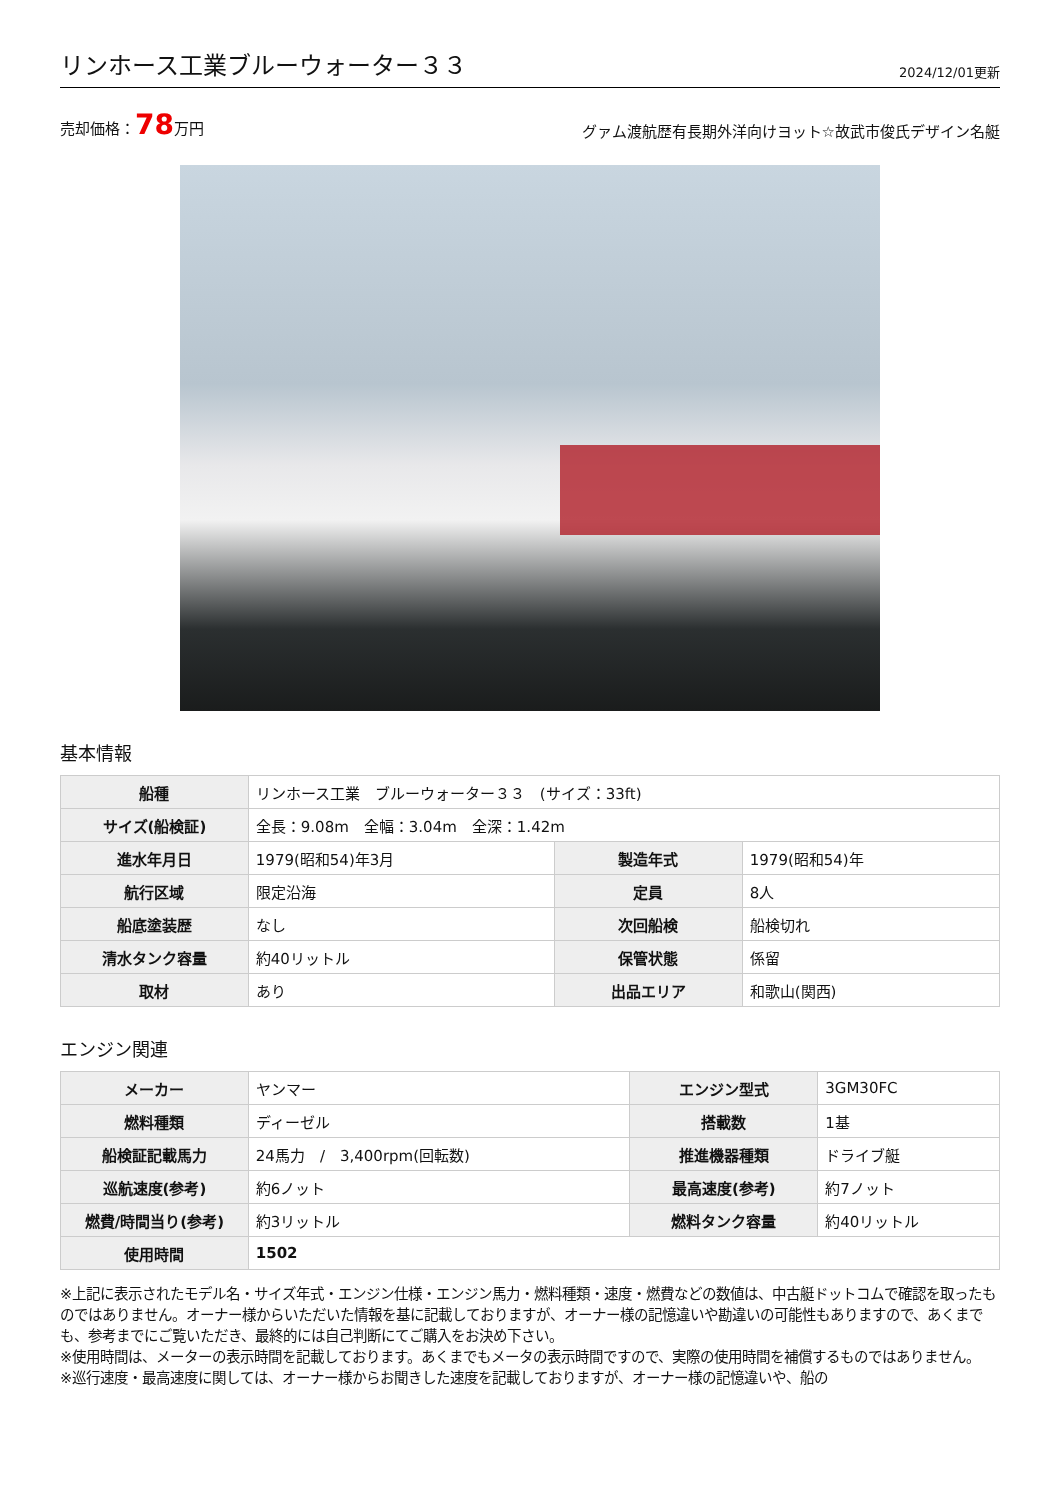リンホース工業ブルーウォーター３３
2024/12/01更新
売却価格：78万円
グァム渡航歴有長期外洋向けヨット☆故武市俊氏デザイン名艇
基本情報
| 船種 | リンホース工業 ブルーウォーター３３ (サイズ：33ft) | | |
| サイズ(船検証) | 全長：9.08m 全幅：3.04m 全深：1.42m | | |
| 進水年月日 | 1979(昭和54)年3月 | 製造年式 | 1979(昭和54)年 |
| 航行区域 | 限定沿海 | 定員 | 8人 |
| 船底塗装歴 | なし | 次回船検 | 船検切れ |
| 清水タンク容量 | 約40リットル | 保管状態 | 係留 |
| 取材 | あり | 出品エリア | 和歌山(関西) |
エンジン関連
| メーカー | ヤンマー | エンジン型式 | 3GM30FC |
| 燃料種類 | ディーゼル | 搭載数 | 1基 |
| 船検証記載馬力 | 24馬力 / 3,400rpm(回転数) | 推進機器種類 | ドライブ艇 |
| 巡航速度(参考) | 約6ノット | 最高速度(参考) | 約7ノット |
| 燃費/時間当り(参考) | 約3リットル | 燃料タンク容量 | 約40リットル |
| 使用時間 | 1502 | | |
※上記に表示されたモデル名・サイズ年式・エンジン仕様・エンジン馬力・燃料種類・速度・燃費などの数値は、中古艇ドットコムで確認を取ったものではありません。オーナー様からいただいた情報を基に記載しておりますが、オーナー様の記憶違いや勘違いの可能性もありますので、あくまでも、参考までにご覧いただき、最終的には自己判断にてご購入をお決め下さい。
※使用時間は、メーターの表示時間を記載しております。あくまでもメータの表示時間ですので、実際の使用時間を補償するものではありません。
※巡行速度・最高速度に関しては、オーナー様からお聞きした速度を記載しておりますが、オーナー様の記憶違いや、船の